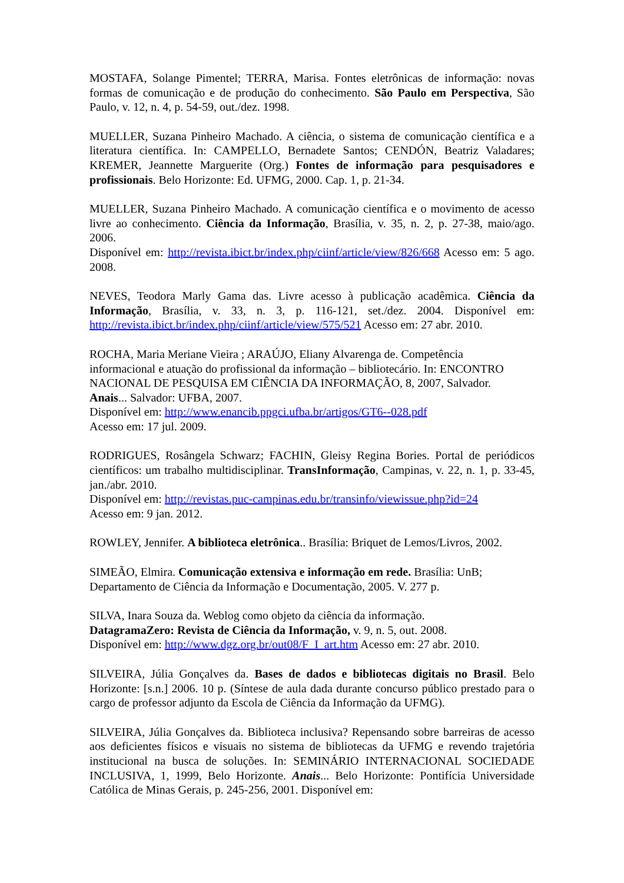MOSTAFA, Solange Pimentel; TERRA, Marisa. Fontes eletrônicas de informação: novas formas de comunicação e de produção do conhecimento. São Paulo em Perspectiva, São Paulo, v. 12, n. 4, p. 54-59, out./dez. 1998.
MUELLER, Suzana Pinheiro Machado. A ciência, o sistema de comunicação científica e a literatura científica. In: CAMPELLO, Bernadete Santos; CENDÓN, Beatriz Valadares; KREMER, Jeannette Marguerite (Org.) Fontes de informação para pesquisadores e profissionais. Belo Horizonte: Ed. UFMG, 2000. Cap. 1, p. 21-34.
MUELLER, Suzana Pinheiro Machado. A comunicação científica e o movimento de acesso livre ao conhecimento. Ciência da Informação, Brasília, v. 35, n. 2, p. 27-38, maio/ago. 2006.
Disponível em: http://revista.ibict.br/index.php/ciinf/article/view/826/668 Acesso em: 5 ago. 2008.
NEVES, Teodora Marly Gama das. Livre acesso à publicação acadêmica. Ciência da Informação, Brasília, v. 33, n. 3, p. 116-121, set./dez. 2004. Disponível em: http://revista.ibict.br/index.php/ciinf/article/view/575/521 Acesso em: 27 abr. 2010.
ROCHA, Maria Meriane Vieira ; ARAÚJO, Eliany Alvarenga de. Competência
informacional e atuação do profissional da informação – bibliotecário. In: ENCONTRO NACIONAL DE PESQUISA EM CIÊNCIA DA INFORMAÇÃO, 8, 2007, Salvador.
Anais... Salvador: UFBA, 2007.
Disponível em: http://www.enancib.ppgci.ufba.br/artigos/GT6--028.pdf
Acesso em: 17 jul. 2009.
RODRIGUES, Rosângela Schwarz; FACHIN, Gleisy Regina Bories. Portal de periódicos científicos: um trabalho multidisciplinar. TransInformação, Campinas, v. 22, n. 1, p. 33-45, jan./abr. 2010.
Disponível em: http://revistas.puc-campinas.edu.br/transinfo/viewissue.php?id=24
Acesso em: 9 jan. 2012.
ROWLEY, Jennifer. A biblioteca eletrônica.. Brasília: Briquet de Lemos/Livros, 2002.
SIMEÃO, Elmira. Comunicação extensiva e informação em rede. Brasília: UnB;
Departamento de Ciência da Informação e Documentação, 2005. V. 277 p.
SILVA, Inara Souza da. Weblog como objeto da ciência da informação.
DatagramaZero: Revista de Ciência da Informação, v. 9, n. 5, out. 2008.
Disponível em: http://www.dgz.org.br/out08/F_I_art.htm Acesso em: 27 abr. 2010.
SILVEIRA, Júlia Gonçalves da. Bases de dados e bibliotecas digitais no Brasil. Belo Horizonte: [s.n.] 2006. 10 p. (Síntese de aula dada durante concurso público prestado para o cargo de professor adjunto da Escola de Ciência da Informação da UFMG).
SILVEIRA, Júlia Gonçalves da. Biblioteca inclusiva? Repensando sobre barreiras de acesso aos deficientes físicos e visuais no sistema de bibliotecas da UFMG e revendo trajetória institucional na busca de soluções. In: SEMINÁRIO INTERNACIONAL SOCIEDADE INCLUSIVA, 1, 1999, Belo Horizonte. Anais... Belo Horizonte: Pontifícia Universidade Católica de Minas Gerais, p. 245-256, 2001. Disponível em: